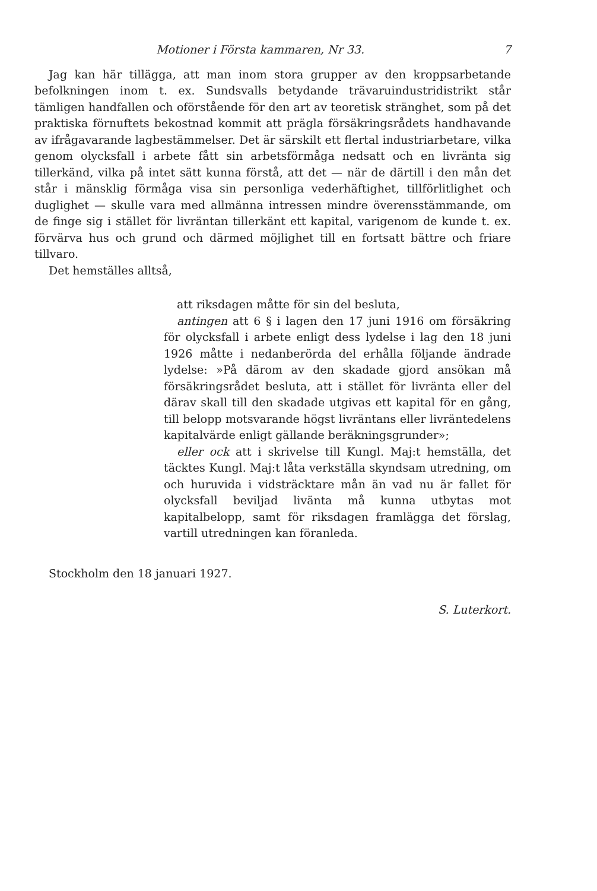Motioner i Första kammaren, Nr 33. 7
Jag kan här tillägga, att man inom stora grupper av den kroppsarbetande befolkningen inom t. ex. Sundsvalls betydande trävaruindustridistrikt står tämligen handfallen och oförstående för den art av teoretisk stränghet, som på det praktiska förnuftets bekostnad kommit att prägla försäkringsrådets handhavande av ifrågavarande lagbestämmelser. Det är särskilt ett flertal industriarbetare, vilka genom olycksfall i arbete fått sin arbetsförmåga nedsatt och en livränta sig tillerkänd, vilka på intet sätt kunna förstå, att det — när de därtill i den mån det står i mänsklig förmåga visa sin personliga vederhäftighet, tillförlitlighet och duglighet — skulle vara med allmänna intressen mindre överensstämmande, om de finge sig i stället för livräntan tillerkänt ett kapital, varigenom de kunde t. ex. förvärva hus och grund och därmed möjlighet till en fortsatt bättre och friare tillvaro.
Det hemställes alltså,
att riksdagen måtte för sin del besluta,
antingen att 6 § i lagen den 17 juni 1916 om försäkring för olycksfall i arbete enligt dess lydelse i lag den 18 juni 1926 måtte i nedanberörda del erhålla följande ändrade lydelse: »På därom av den skadade gjord ansökan må försäkringsrådet besluta, att i stället för livränta eller del därav skall till den skadade utgivas ett kapital för en gång, till belopp motsvarande högst livräntans eller livräntedelens kapitalvärde enligt gällande beräkningsgrunder»;
eller ock att i skrivelse till Kungl. Maj:t hemställa, det täcktes Kungl. Maj:t låta verkställa skyndsam utredning, om och huruvida i vidsträcktare mån än vad nu är fallet för olycksfall beviljad livänta må kunna utbytas mot kapitalbelopp, samt för riksdagen framlägga det förslag, vartill utredningen kan föranleda.
Stockholm den 18 januari 1927.
S. Luterkort.